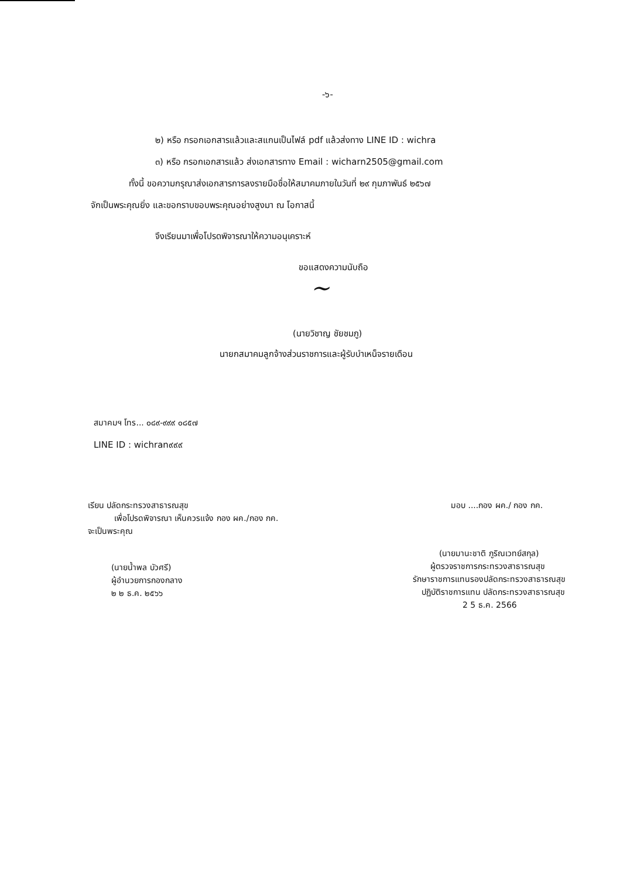-๖-
๒) หรือ กรอกเอกสารแล้วและสแกนเป็นไฟล์ pdf แล้วส่งทาง LINE ID : wichra
๓) หรือ กรอกเอกสารแล้ว ส่งเอกสารทาง Email : wicharn2505@gmail.com
ทั้งนี้ ขอความกรุณาส่งเอกสารการลงรายมือชื่อให้สมาคมภายในวันที่ ๒๙ กุมภาพันธ์ ๒๕๖๗
จักเป็นพระคุณยิ่ง และขอกราบขอบพระคุณอย่างสูงมา ณ โอกาสนี้
จึงเรียนมาเพื่อโปรดพิจารณาให้ความอนุเคราะห์
ขอแสดงความนับถือ
~
(นายวิชาญ ชัยชมภู)
นายกสมาคมลูกจ้างส่วนราชการและผู้รับบำเหน็จรายเดือน
สมาคมฯ โทร... ๐๘๙-๙๙๙ ๐๘๕๗
LINE ID : wichran๙๙๙
เรียน ปลัดกระทรวงสาธารณสุข
เพื่อโปรดพิจารณา เห็นควรแจ้ง กอง ผค./กอง กค.
จะเป็นพระคุณ
(นายน้ำพล บัวศรี)
ผู้อำนวยการกองกลาง
๒ ๒ ธ.ค. ๒๕๖๖
มอบ ....กอง ผค./ กอง กค.
(นายมานะชาติ ภูริณเวทย์สกุล)
ผู้ตรวจราชการกระทรวงสาธารณสุข
รักษาราชการแทนรองปลัดกระทรวงสาธารณสุข
ปฏิบัติราชการแทน ปลัดกระทรวงสาธารณสุข
2 5 ธ.ค. 2566